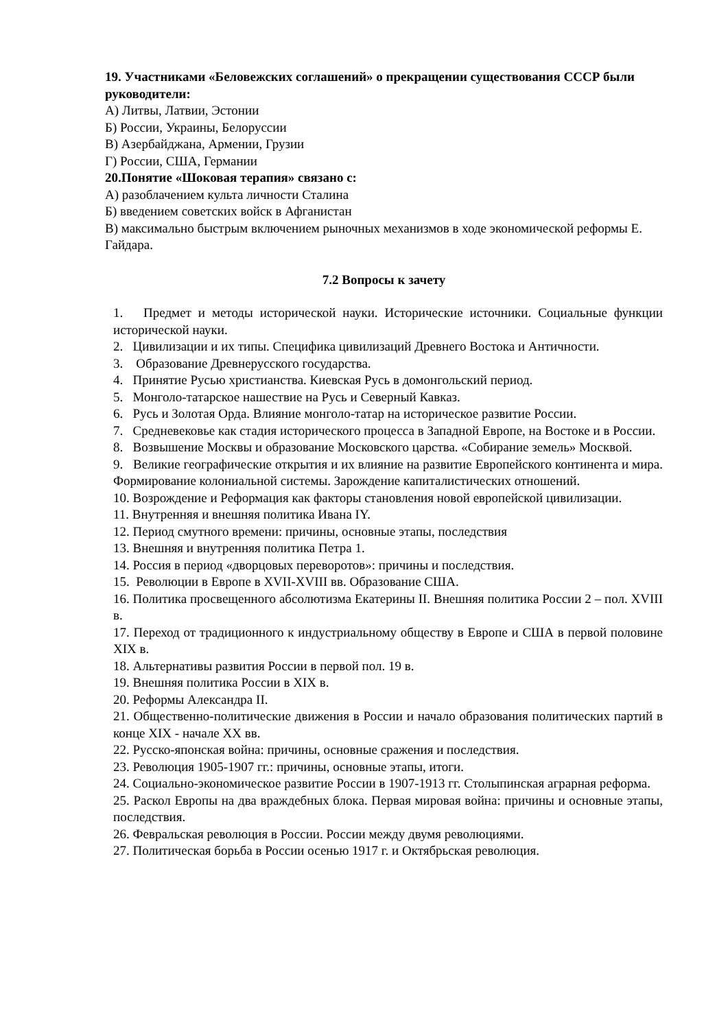19. Участниками «Беловежских соглашений» о прекращении существования СССР были руководители:
А) Литвы, Латвии, Эстонии
Б) России, Украины, Белоруссии
В) Азербайджана, Армении, Грузии
Г) России, США, Германии
20.Понятие «Шоковая терапия» связано с:
А) разоблачением культа личности Сталина
Б) введением советских войск в Афганистан
В) максимально быстрым включением рыночных механизмов в ходе экономической реформы Е. Гайдара.
7.2 Вопросы к зачету
1. Предмет и методы исторической науки. Исторические источники. Социальные функции исторической науки.
2. Цивилизации и их типы. Специфика цивилизаций Древнего Востока и Античности.
3. Образование Древнерусского государства.
4. Принятие Русью христианства. Киевская Русь в домонгольский период.
5. Монголо-татарское нашествие на Русь и Северный Кавказ.
6. Русь и Золотая Орда. Влияние монголо-татар на историческое развитие России.
7. Средневековье как стадия исторического процесса в Западной Европе, на Востоке и в России.
8. Возвышение Москвы и образование Московского царства. «Собирание земель» Москвой.
9. Великие географические открытия и их влияние на развитие Европейского континента и мира. Формирование колониальной системы. Зарождение капиталистических отношений.
10. Возрождение и Реформация как факторы становления новой европейской цивилизации.
11. Внутренняя и внешняя политика Ивана IY.
12. Период смутного времени: причины, основные этапы, последствия
13. Внешняя и внутренняя политика Петра 1.
14. Россия в период «дворцовых переворотов»: причины и последствия.
15. Революции в Европе в XVII-XVIII вв. Образование США.
16. Политика просвещенного абсолютизма Екатерины II. Внешняя политика России 2 – пол. XVIII в.
17. Переход от традиционного к индустриальному обществу в Европе и США в первой половине XIX в.
18. Альтернативы развития России в первой пол. 19 в.
19. Внешняя политика России в XIX в.
20. Реформы Александра II.
21. Общественно-политические движения в России и начало образования политических партий в конце XIX - начале XX вв.
22. Русско-японская война: причины, основные сражения и последствия.
23. Революция 1905-1907 гг.: причины, основные этапы, итоги.
24. Социально-экономическое развитие России в 1907-1913 гг. Столыпинская аграрная реформа.
25. Раскол Европы на два враждебных блока. Первая мировая война: причины и основные этапы, последствия.
26. Февральская революция в России. России между двумя революциями.
27. Политическая борьба в России осенью 1917 г. и Октябрьская революция.